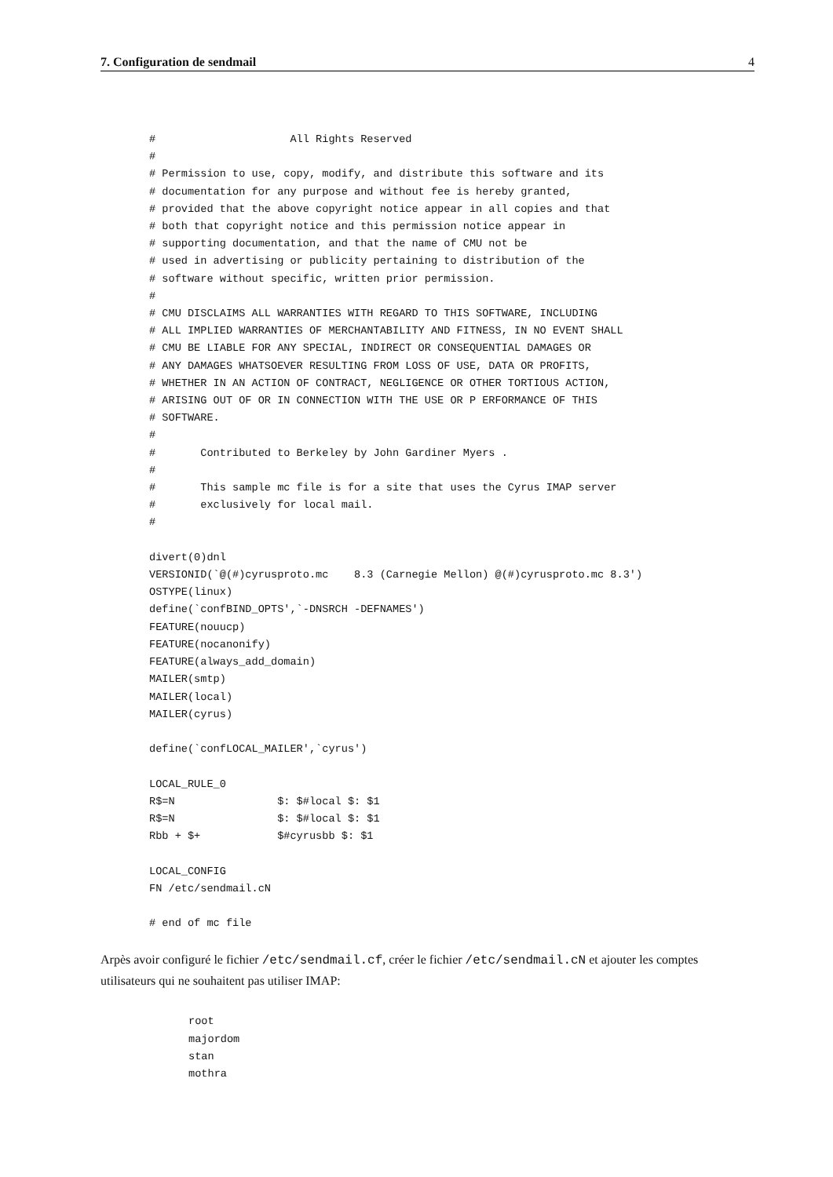7. Configuration de sendmail 4
#                     All Rights Reserved
#
# Permission to use, copy, modify, and distribute this software and its
# documentation for any purpose and without fee is hereby granted,
# provided that the above copyright notice appear in all copies and that
# both that copyright notice and this permission notice appear in
# supporting documentation, and that the name of CMU not be
# used in advertising or publicity pertaining to distribution of the
# software without specific, written prior permission.
#
# CMU DISCLAIMS ALL WARRANTIES WITH REGARD TO THIS SOFTWARE, INCLUDING
# ALL IMPLIED WARRANTIES OF MERCHANTABILITY AND FITNESS, IN NO EVENT SHALL
# CMU BE LIABLE FOR ANY SPECIAL, INDIRECT OR CONSEQUENTIAL DAMAGES OR
# ANY DAMAGES WHATSOEVER RESULTING FROM LOSS OF USE, DATA OR PROFITS,
# WHETHER IN AN ACTION OF CONTRACT, NEGLIGENCE OR OTHER TORTIOUS ACTION,
# ARISING OUT OF OR IN CONNECTION WITH THE USE OR P ERFORMANCE OF THIS
# SOFTWARE.
#
#       Contributed to Berkeley by John Gardiner Myers .
#
#       This sample mc file is for a site that uses the Cyrus IMAP server
#       exclusively for local mail.
#

divert(0)dnl
VERSIONID(`@(#)cyrusproto.mc    8.3 (Carnegie Mellon) @(#)cyrusproto.mc 8.3')
OSTYPE(linux)
define(`confBIND_OPTS',`-DNSRCH -DEFNAMES')
FEATURE(nouucp)
FEATURE(nocanonify)
FEATURE(always_add_domain)
MAILER(smtp)
MAILER(local)
MAILER(cyrus)

define(`confLOCAL_MAILER',`cyrus')

LOCAL_RULE_0
R$=N                $: $#local $: $1
R$=N                $: $#local $: $1
Rbb + $+            $#cyrusbb $: $1

LOCAL_CONFIG
FN /etc/sendmail.cN

# end of mc file
Arpès avoir configuré le fichier /etc/sendmail.cf, créer le fichier /etc/sendmail.cN et ajouter les comptes utilisateurs qui ne souhaitent pas utiliser IMAP:
root
majordom
stan
mothra